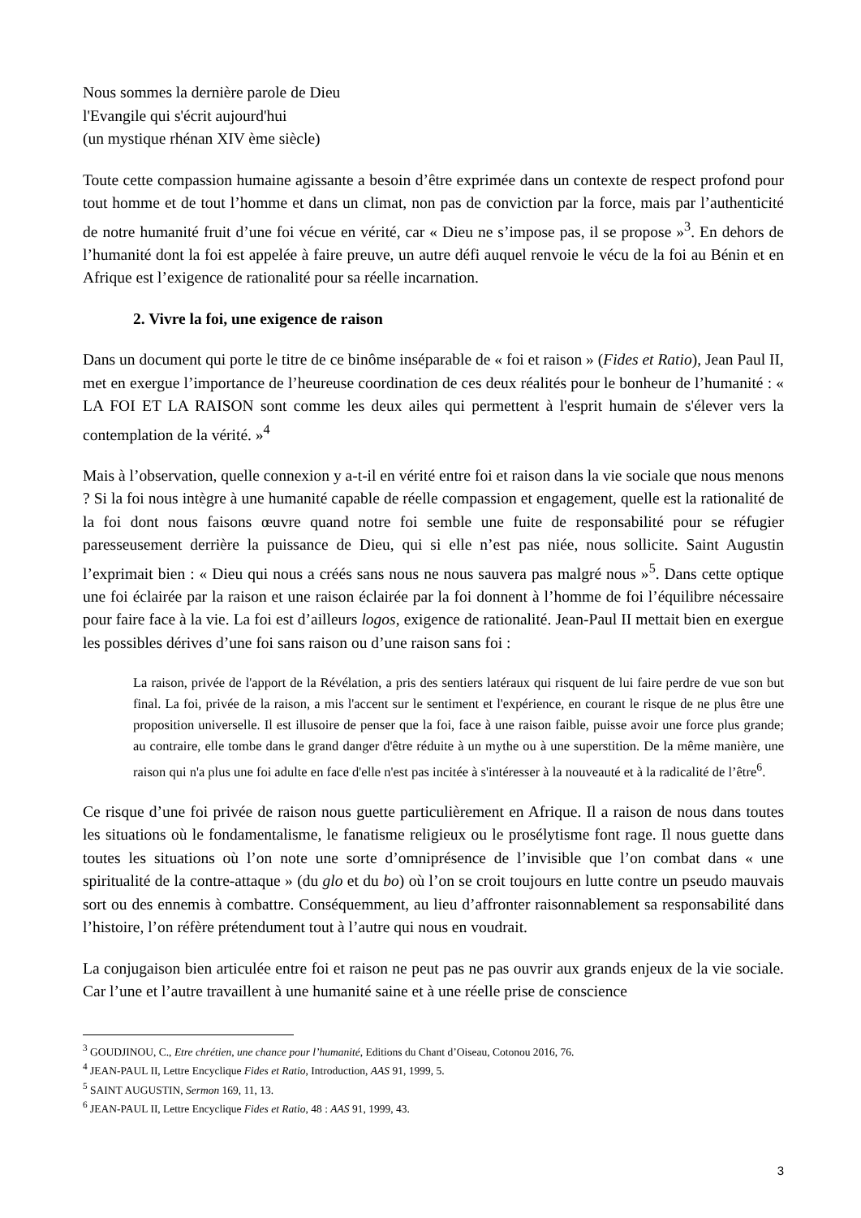Nous sommes la dernière parole de Dieu
l'Evangile qui s'écrit aujourd'hui
(un mystique rhénan XIV ème siècle)
Toute cette compassion humaine agissante a besoin d’être exprimée dans un contexte de respect profond pour tout homme et de tout l’homme et dans un climat, non pas de conviction par la force, mais par l’authenticité de notre humanité fruit d’une foi vécue en vérité, car « Dieu ne s’impose pas, il se propose »<sup>3</sup>. En dehors de l’humanité dont la foi est appelée à faire preuve, un autre défi auquel renvoie le vécu de la foi au Bénin et en Afrique est l’exigence de rationalité pour sa réelle incarnation.
2. Vivre la foi, une exigence de raison
Dans un document qui porte le titre de ce binôme inséparable de « foi et raison » (Fides et Ratio), Jean Paul II, met en exergue l’importance de l’heureuse coordination de ces deux réalités pour le bonheur de l’humanité : « LA FOI ET LA RAISON sont comme les deux ailes qui permettent à l'esprit humain de s'élever vers la contemplation de la vérité. »<sup>4</sup>
Mais à l’observation, quelle connexion y a-t-il en vérité entre foi et raison dans la vie sociale que nous menons ? Si la foi nous intègre à une humanité capable de réelle compassion et engagement, quelle est la rationalité de la foi dont nous faisons œuvre quand notre foi semble une fuite de responsabilité pour se réfugier paresseusement derrière la puissance de Dieu, qui si elle n’est pas niée, nous sollicite. Saint Augustin l’exprimait bien : « Dieu qui nous a créés sans nous ne nous sauvera pas malgré nous »<sup>5</sup>. Dans cette optique une foi éclairée par la raison et une raison éclairée par la foi donnent à l’homme de foi l’équilibre nécessaire pour faire face à la vie. La foi est d’ailleurs logos, exigence de rationalité. Jean-Paul II mettait bien en exergue les possibles dérives d’une foi sans raison ou d’une raison sans foi :
La raison, privée de l'apport de la Révélation, a pris des sentiers latéraux qui risquent de lui faire perdre de vue son but final. La foi, privée de la raison, a mis l'accent sur le sentiment et l'expérience, en courant le risque de ne plus être une proposition universelle. Il est illusoire de penser que la foi, face à une raison faible, puisse avoir une force plus grande; au contraire, elle tombe dans le grand danger d'être réduite à un mythe ou à une superstition. De la même manière, une raison qui n'a plus une foi adulte en face d'elle n'est pas incitée à s'intéresser à la nouveauté et à la radicalité de l’être<sup>6</sup>.
Ce risque d’une foi privée de raison nous guette particulièrement en Afrique. Il a raison de nous dans toutes les situations où le fondamentalisme, le fanatisme religieux ou le prosélytisme font rage. Il nous guette dans toutes les situations où l’on note une sorte d’omniprésence de l’invisible que l’on combat dans « une spiritualité de la contre-attaque » (du glo et du bo) où l’on se croit toujours en lutte contre un pseudo mauvais sort ou des ennemis à combattre. Conséquemment, au lieu d’affronter raisonnablement sa responsabilité dans l’histoire, l’on réfère prétendument tout à l’autre qui nous en voudrait.
La conjugaison bien articulée entre foi et raison ne peut pas ne pas ouvrir aux grands enjeux de la vie sociale. Car l’une et l’autre travaillent à une humanité saine et à une réelle prise de conscience
<sup>3</sup> GOUDJINOU, C., Etre chrétien, une chance pour l’humanité, Editions du Chant d’Oiseau, Cotonou 2016, 76.
<sup>4</sup> JEAN-PAUL II, Lettre Encyclique Fides et Ratio, Introduction, AAS 91, 1999, 5.
<sup>5</sup> SAINT AUGUSTIN, Sermon 169, 11, 13.
<sup>6</sup> JEAN-PAUL II, Lettre Encyclique Fides et Ratio, 48 : AAS 91, 1999, 43.
3